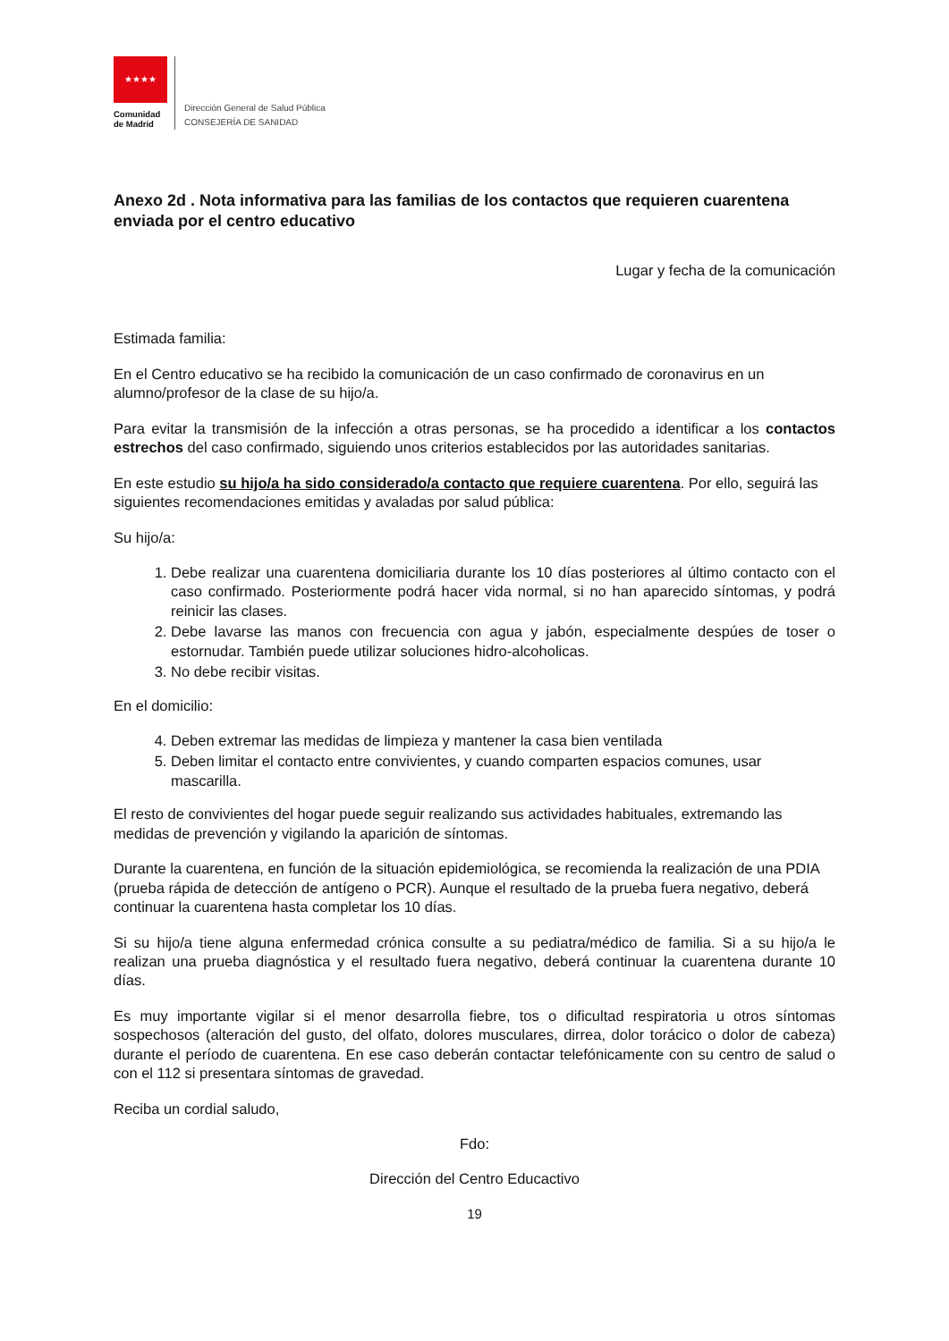★★★★
Comunidad
de Madrid
Dirección General de Salud Pública
CONSEJERÍA DE SANIDAD
Anexo 2d . Nota informativa para las familias de los contactos que requieren cuarentena enviada por el centro educativo
Lugar y fecha de la comunicación
Estimada familia:
En el Centro educativo se ha recibido la comunicación de un caso confirmado de coronavirus en un alumno/profesor de la clase de su hijo/a.
Para evitar la transmisión de la infección a otras personas, se ha procedido a identificar a los contactos estrechos del caso confirmado, siguiendo unos criterios establecidos por las autoridades sanitarias.
En este estudio su hijo/a ha sido considerado/a contacto que requiere cuarentena. Por ello, seguirá las siguientes recomendaciones emitidas y avaladas por salud pública:
Su hijo/a:
1. Debe realizar una cuarentena domiciliaria durante los 10 días posteriores al último contacto con el caso confirmado. Posteriormente podrá hacer vida normal, si no han aparecido síntomas, y podrá reinicir las clases.
2. Debe lavarse las manos con frecuencia con agua y jabón, especialmente despúes de toser o estornudar. También puede utilizar soluciones hidro-alcoholicas.
3. No debe recibir visitas.
En el domicilio:
4. Deben extremar las medidas de limpieza y mantener la casa bien ventilada
5. Deben limitar el contacto entre convivientes, y cuando comparten espacios comunes, usar mascarilla.
El resto de convivientes del hogar puede seguir realizando sus actividades habituales, extremando las medidas de prevención y vigilando la aparición de síntomas.
Durante la cuarentena, en función de la situación epidemiológica, se recomienda la realización de una PDIA (prueba rápida de detección de antígeno o PCR). Aunque el resultado de la prueba fuera negativo, deberá continuar la cuarentena hasta completar los 10 días.
Si su hijo/a tiene alguna enfermedad crónica consulte a su pediatra/médico de familia. Si a su hijo/a le realizan una prueba diagnóstica y el resultado fuera negativo, deberá continuar la cuarentena durante 10 días.
Es muy importante vigilar si el menor desarrolla fiebre, tos o dificultad respiratoria u otros síntomas sospechosos (alteración del gusto, del olfato, dolores musculares, dirrea, dolor torácico o dolor de cabeza) durante el período de cuarentena. En ese caso deberán contactar telefónicamente con su centro de salud o con el 112 si presentara síntomas de gravedad.
Reciba un cordial saludo,
Fdo:
Dirección del Centro Educactivo
19